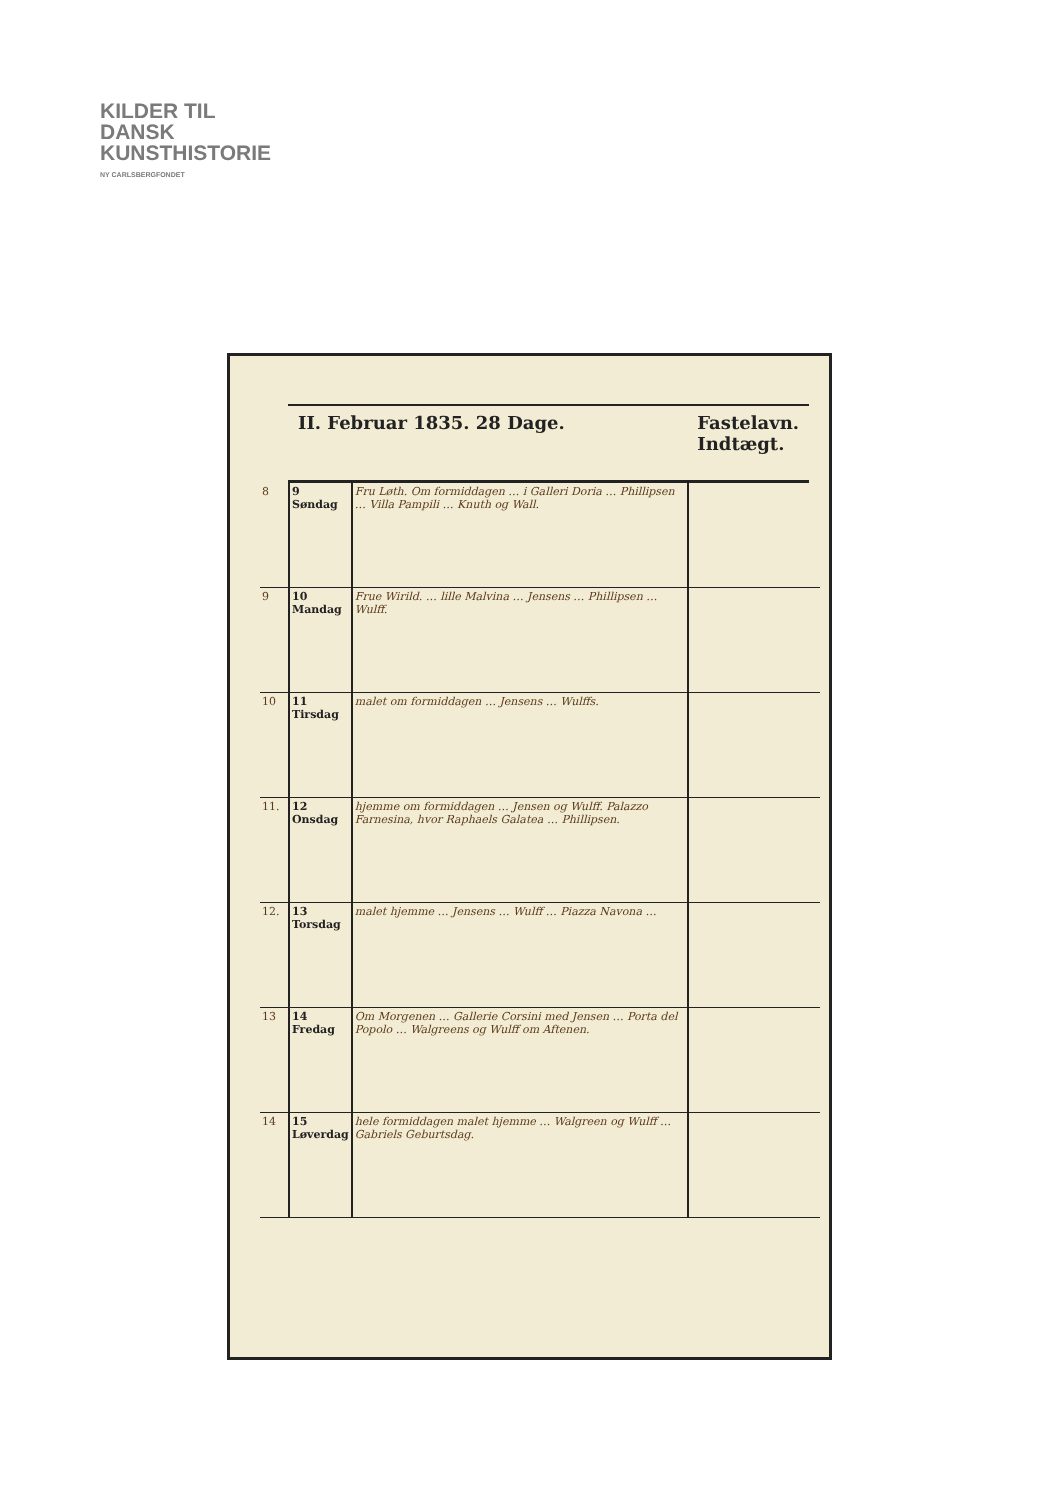KILDER TIL
DANSK
KUNSTHISTORIE
NY CARLSBERGFONDET
II. Februar 1835. 28 Dage. Fastelavn.
Indtægt.
| 8 | 9 Søndag | Fru Løth. Om formiddagen … i Galleri Doria … Phillipsen … Villa Pampili … Knuth og Wall. | |
| 9 | 10 Mandag | Frue Wirild. … lille Malvina … Jensens … Phillipsen … Wulff. | |
| 10 | 11 Tirsdag | malet om formiddagen … Jensens … Wulffs. | |
| 11. | 12 Onsdag | hjemme om formiddagen … Jensen og Wulff. Palazzo Farnesina, hvor Raphaels Galatea … Phillipsen. | |
| 12. | 13 Torsdag | malet hjemme … Jensens … Wulff … Piazza Navona … | |
| 13 | 14 Fredag | Om Morgenen … Gallerie Corsini med Jensen … Porta del Popolo … Walgreens og Wulff om Aftenen. | |
| 14 | 15 Løverdag | hele formiddagen malet hjemme … Walgreen og Wulff … Gabriels Geburtsdag. | |